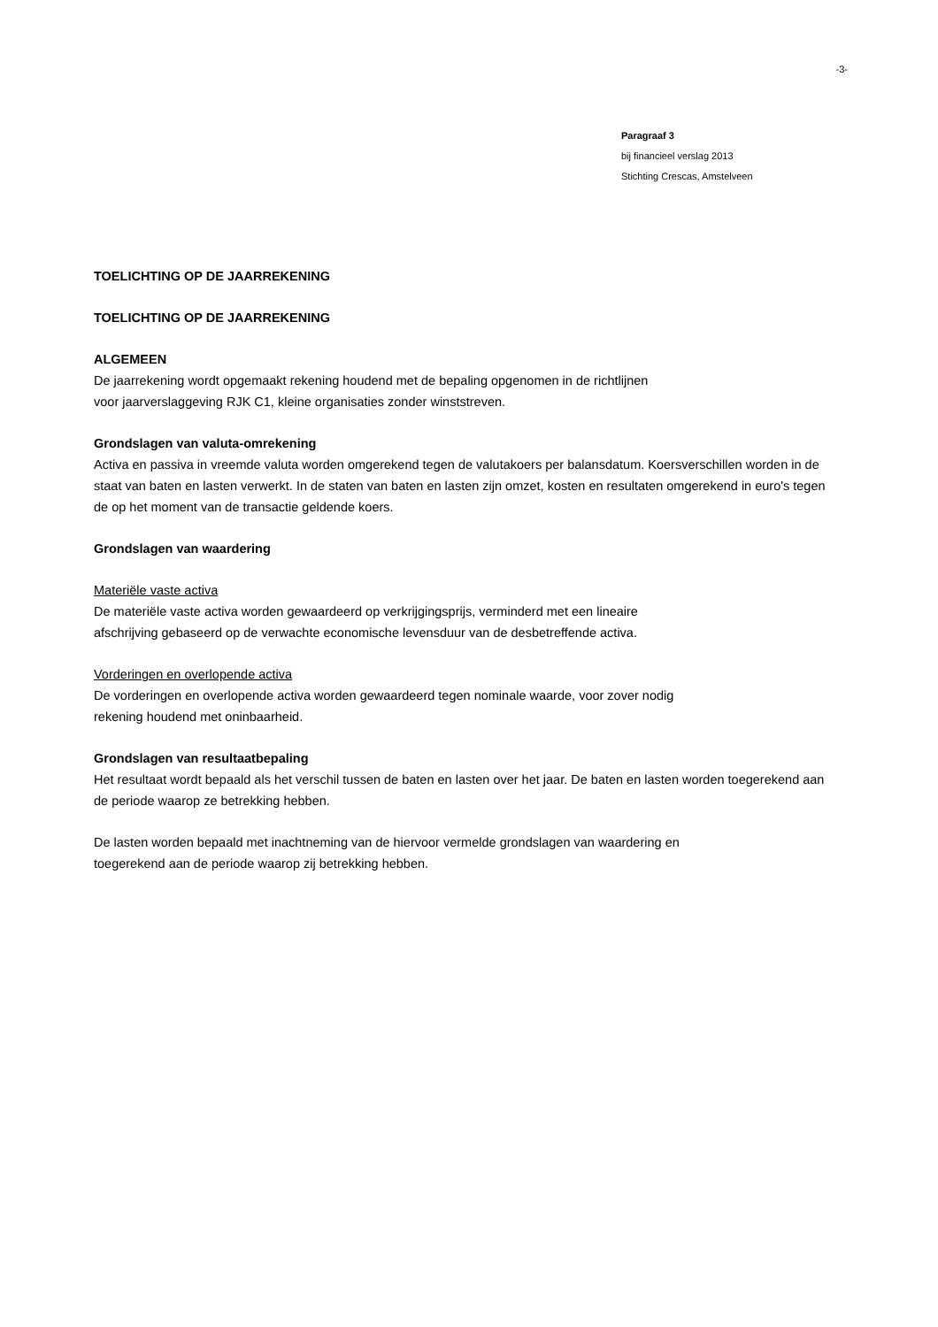-3-
Paragraaf 3
bij financieel verslag 2013
Stichting Crescas, Amstelveen
TOELICHTING OP DE JAARREKENING
TOELICHTING OP DE JAARREKENING
ALGEMEEN
De jaarrekening wordt opgemaakt rekening houdend met de bepaling opgenomen in de richtlijnen
voor jaarverslaggeving RJK C1, kleine organisaties zonder winststreven.
Grondslagen van valuta-omrekening
Activa en passiva in vreemde valuta worden omgerekend tegen de valutakoers per balansdatum. Koersverschillen worden in de staat van baten en lasten verwerkt. In de staten van baten en lasten zijn omzet, kosten en resultaten omgerekend in euro's tegen de op het moment van de transactie geldende koers.
Grondslagen van waardering
Materiële vaste activa
De materiële vaste activa worden gewaardeerd op verkrijgingsprijs, verminderd met een lineaire
afschrijving gebaseerd op de verwachte economische levensduur van de desbetreffende activa.
Vorderingen en overlopende activa
De vorderingen en overlopende activa worden gewaardeerd tegen nominale waarde, voor zover nodig
rekening houdend met oninbaarheid.
Grondslagen van resultaatbepaling
Het resultaat wordt bepaald als het verschil tussen de baten en lasten over het jaar. De baten en lasten worden toegerekend aan de periode waarop ze betrekking hebben.
De lasten worden bepaald met inachtneming van de hiervoor vermelde grondslagen van waardering en
toegerekend aan de periode waarop zij betrekking hebben.